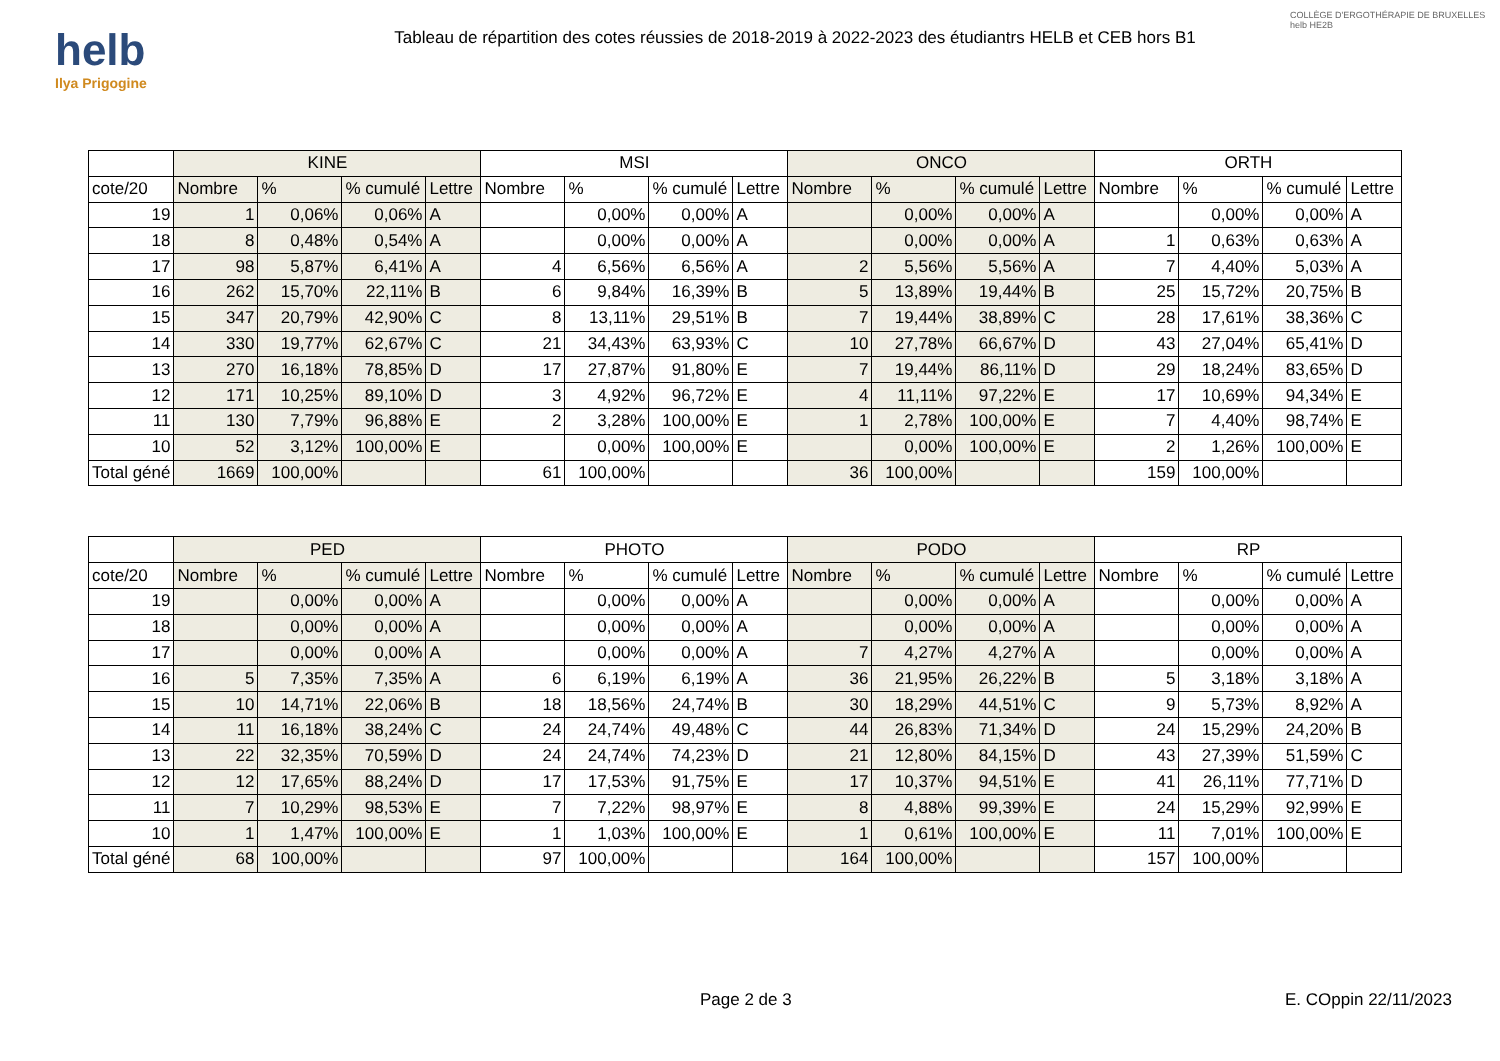helb
Ilya Prigogine
Tableau de répartition des cotes réussies de 2018-2019 à 2022-2023 des étudiantrs HELB et CEB hors B1
COLLÈGE D'ERGOTHÉRAPIE DE BRUXELLES helb HE2B
| | KINE | | | | MSI | | | | ONCO | | | | ORTH | | | |
| --- | --- | --- | --- | --- | --- | --- | --- | --- | --- | --- | --- | --- | --- | --- | --- | --- |
| cote/20 | Nombre | % | % cumulé | Lettre | Nombre | % | % cumulé | Lettre | Nombre | % | % cumulé | Lettre | Nombre | % | % cumulé | Lettre |
| 19 | 1 | 0,06% | 0,06% | A | | 0,00% | 0,00% | A | | 0,00% | 0,00% | A | | 0,00% | 0,00% | A |
| 18 | 8 | 0,48% | 0,54% | A | | 0,00% | 0,00% | A | | 0,00% | 0,00% | A | 1 | 0,63% | 0,63% | A |
| 17 | 98 | 5,87% | 6,41% | A | 4 | 6,56% | 6,56% | A | 2 | 5,56% | 5,56% | A | 7 | 4,40% | 5,03% | A |
| 16 | 262 | 15,70% | 22,11% | B | 6 | 9,84% | 16,39% | B | 5 | 13,89% | 19,44% | B | 25 | 15,72% | 20,75% | B |
| 15 | 347 | 20,79% | 42,90% | C | 8 | 13,11% | 29,51% | B | 7 | 19,44% | 38,89% | C | 28 | 17,61% | 38,36% | C |
| 14 | 330 | 19,77% | 62,67% | C | 21 | 34,43% | 63,93% | C | 10 | 27,78% | 66,67% | D | 43 | 27,04% | 65,41% | D |
| 13 | 270 | 16,18% | 78,85% | D | 17 | 27,87% | 91,80% | E | 7 | 19,44% | 86,11% | D | 29 | 18,24% | 83,65% | D |
| 12 | 171 | 10,25% | 89,10% | D | 3 | 4,92% | 96,72% | E | 4 | 11,11% | 97,22% | E | 17 | 10,69% | 94,34% | E |
| 11 | 130 | 7,79% | 96,88% | E | 2 | 3,28% | 100,00% | E | 1 | 2,78% | 100,00% | E | 7 | 4,40% | 98,74% | E |
| 10 | 52 | 3,12% | 100,00% | E | | 0,00% | 100,00% | E | | 0,00% | 100,00% | E | 2 | 1,26% | 100,00% | E |
| Total géné | 1669 | 100,00% | | | 61 | 100,00% | | | 36 | 100,00% | | | 159 | 100,00% | | |
| | PED | | | | PHOTO | | | | PODO | | | | RP | | | |
| --- | --- | --- | --- | --- | --- | --- | --- | --- | --- | --- | --- | --- | --- | --- | --- | --- |
| cote/20 | Nombre | % | % cumulé | Lettre | Nombre | % | % cumulé | Lettre | Nombre | % | % cumulé | Lettre | Nombre | % | % cumulé | Lettre |
| 19 | | 0,00% | 0,00% | A | | 0,00% | 0,00% | A | | 0,00% | 0,00% | A | | 0,00% | 0,00% | A |
| 18 | | 0,00% | 0,00% | A | | 0,00% | 0,00% | A | | 0,00% | 0,00% | A | | 0,00% | 0,00% | A |
| 17 | | 0,00% | 0,00% | A | | 0,00% | 0,00% | A | 7 | 4,27% | 4,27% | A | | 0,00% | 0,00% | A |
| 16 | 5 | 7,35% | 7,35% | A | 6 | 6,19% | 6,19% | A | 36 | 21,95% | 26,22% | B | 5 | 3,18% | 3,18% | A |
| 15 | 10 | 14,71% | 22,06% | B | 18 | 18,56% | 24,74% | B | 30 | 18,29% | 44,51% | C | 9 | 5,73% | 8,92% | A |
| 14 | 11 | 16,18% | 38,24% | C | 24 | 24,74% | 49,48% | C | 44 | 26,83% | 71,34% | D | 24 | 15,29% | 24,20% | B |
| 13 | 22 | 32,35% | 70,59% | D | 24 | 24,74% | 74,23% | D | 21 | 12,80% | 84,15% | D | 43 | 27,39% | 51,59% | C |
| 12 | 12 | 17,65% | 88,24% | D | 17 | 17,53% | 91,75% | E | 17 | 10,37% | 94,51% | E | 41 | 26,11% | 77,71% | D |
| 11 | 7 | 10,29% | 98,53% | E | 7 | 7,22% | 98,97% | E | 8 | 4,88% | 99,39% | E | 24 | 15,29% | 92,99% | E |
| 10 | 1 | 1,47% | 100,00% | E | 1 | 1,03% | 100,00% | E | 1 | 0,61% | 100,00% | E | 11 | 7,01% | 100,00% | E |
| Total géné | 68 | 100,00% | | | 97 | 100,00% | | | 164 | 100,00% | | | 157 | 100,00% | | |
Page 2 de 3 E. COppin 22/11/2023